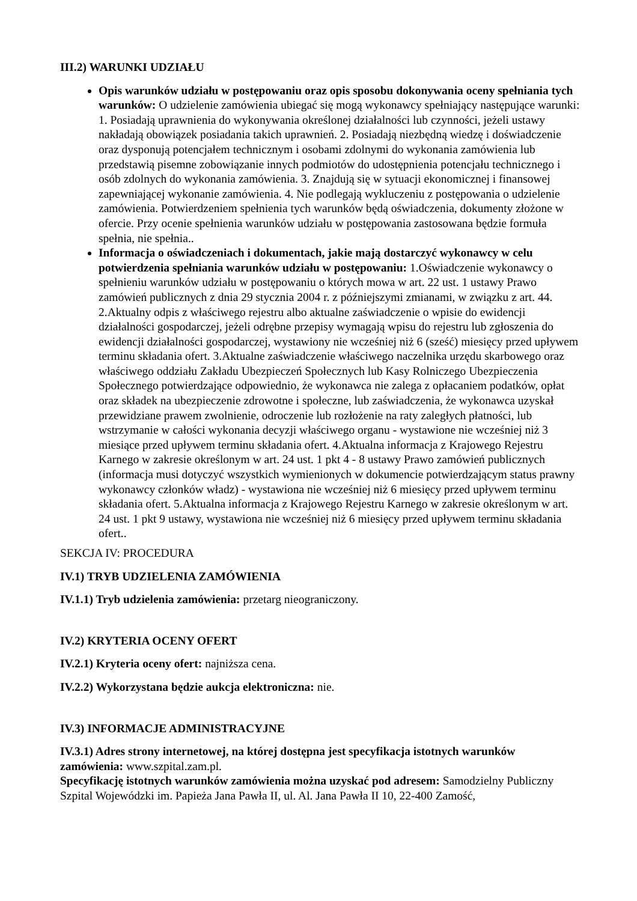III.2) WARUNKI UDZIAŁU
Opis warunków udziału w postępowaniu oraz opis sposobu dokonywania oceny spełniania tych warunków: O udzielenie zamówienia ubiegać się mogą wykonawcy spełniający następujące warunki: 1. Posiadają uprawnienia do wykonywania określonej działalności lub czynności, jeżeli ustawy nakładają obowiązek posiadania takich uprawnień. 2. Posiadają niezbędną wiedzę i doświadczenie oraz dysponują potencjałem technicznym i osobami zdolnymi do wykonania zamówienia lub przedstawią pisemne zobowiązanie innych podmiotów do udostępnienia potencjału technicznego i osób zdolnych do wykonania zamówienia. 3. Znajdują się w sytuacji ekonomicznej i finansowej zapewniającej wykonanie zamówienia. 4. Nie podlegają wykluczeniu z postępowania o udzielenie zamówienia. Potwierdzeniem spełnienia tych warunków będą oświadczenia, dokumenty złożone w ofercie. Przy ocenie spełnienia warunków udziału w postępowania zastosowana będzie formuła spełnia, nie spełnia..
Informacja o oświadczeniach i dokumentach, jakie mają dostarczyć wykonawcy w celu potwierdzenia spełniania warunków udziału w postępowaniu: 1.Oświadczenie wykonawcy o spełnieniu warunków udziału w postępowaniu o których mowa w art. 22 ust. 1 ustawy Prawo zamówień publicznych z dnia 29 stycznia 2004 r. z późniejszymi zmianami, w związku z art. 44. 2.Aktualny odpis z właściwego rejestru albo aktualne zaświadczenie o wpisie do ewidencji działalności gospodarczej, jeżeli odrębne przepisy wymagają wpisu do rejestru lub zgłoszenia do ewidencji działalności gospodarczej, wystawiony nie wcześniej niż 6 (sześć) miesięcy przed upływem terminu składania ofert. 3.Aktualne zaświadczenie właściwego naczelnika urzędu skarbowego oraz właściwego oddziału Zakładu Ubezpieczeń Społecznych lub Kasy Rolniczego Ubezpieczenia Społecznego potwierdzające odpowiednio, że wykonawca nie zalega z opłacaniem podatków, opłat oraz składek na ubezpieczenie zdrowotne i społeczne, lub zaświadczenia, że wykonawca uzyskał przewidziane prawem zwolnienie, odroczenie lub rozłożenie na raty zaległych płatności, lub wstrzymanie w całości wykonania decyzji właściwego organu - wystawione nie wcześniej niż 3 miesiące przed upływem terminu składania ofert. 4.Aktualna informacja z Krajowego Rejestru Karnego w zakresie określonym w art. 24 ust. 1 pkt 4 - 8 ustawy Prawo zamówień publicznych (informacja musi dotyczyć wszystkich wymienionych w dokumencie potwierdzającym status prawny wykonawcy członków władz) - wystawiona nie wcześniej niż 6 miesięcy przed upływem terminu składania ofert. 5.Aktualna informacja z Krajowego Rejestru Karnego w zakresie określonym w art. 24 ust. 1 pkt 9 ustawy, wystawiona nie wcześniej niż 6 miesięcy przed upływem terminu składania ofert..
SEKCJA IV: PROCEDURA
IV.1) TRYB UDZIELENIA ZAMÓWIENIA
IV.1.1) Tryb udzielenia zamówienia: przetarg nieograniczony.
IV.2) KRYTERIA OCENY OFERT
IV.2.1) Kryteria oceny ofert: najniższa cena.
IV.2.2) Wykorzystana będzie aukcja elektroniczna: nie.
IV.3) INFORMACJE ADMINISTRACYJNE
IV.3.1) Adres strony internetowej, na której dostępna jest specyfikacja istotnych warunków zamówienia: www.szpital.zam.pl.
Specyfikację istotnych warunków zamówienia można uzyskać pod adresem: Samodzielny Publiczny Szpital Wojewódzki im. Papieża Jana Pawła II, ul. Al. Jana Pawła II 10, 22-400 Zamość,